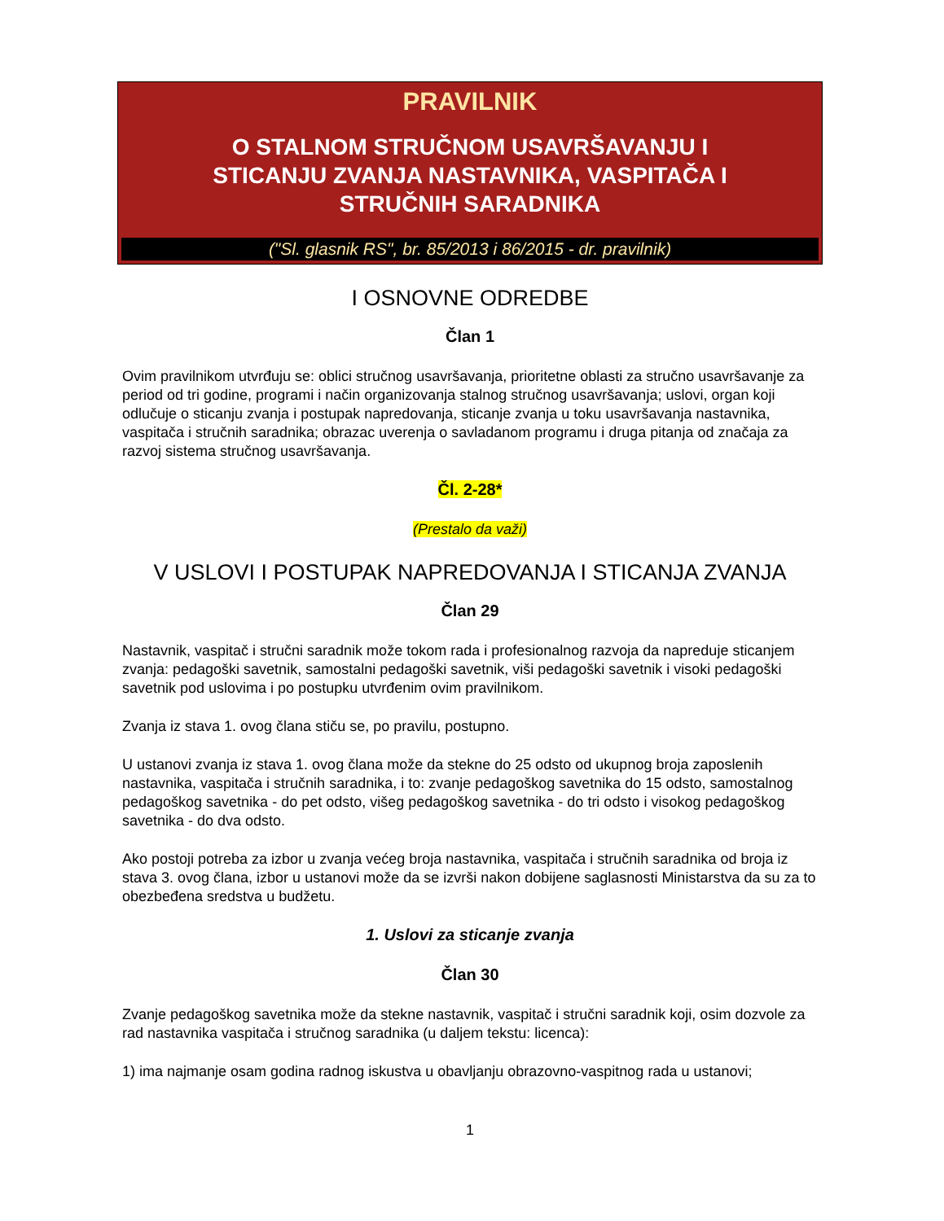PRAVILNIK
O STALNOM STRUČNOM USAVRŠAVANJU I
STICANJU ZVANJA NASTAVNIKA, VASPITAČA I
STRUČNIH SARADNIKA
("Sl. glasnik RS", br. 85/2013 i 86/2015 - dr. pravilnik)
I OSNOVNE ODREDBE
Član 1
Ovim pravilnikom utvrđuju se: oblici stručnog usavršavanja, prioritetne oblasti za stručno usavršavanje za period od tri godine, programi i način organizovanja stalnog stručnog usavršavanja; uslovi, organ koji odlučuje o sticanju zvanja i postupak napredovanja, sticanje zvanja u toku usavršavanja nastavnika, vaspitača i stručnih saradnika; obrazac uverenja o savladanom programu i druga pitanja od značaja za razvoj sistema stručnog usavršavanja.
Čl. 2-28*
(Prestalo da važi)
V USLOVI I POSTUPAK NAPREDOVANJA I STICANJA ZVANJA
Član 29
Nastavnik, vaspitač i stručni saradnik može tokom rada i profesionalnog razvoja da napreduje sticanjem zvanja: pedagoški savetnik, samostalni pedagoški savetnik, viši pedagoški savetnik i visoki pedagoški savetnik pod uslovima i po postupku utvrđenim ovim pravilnikom.
Zvanja iz stava 1. ovog člana stiču se, po pravilu, postupno.
U ustanovi zvanja iz stava 1. ovog člana može da stekne do 25 odsto od ukupnog broja zaposlenih nastavnika, vaspitača i stručnih saradnika, i to: zvanje pedagoškog savetnika do 15 odsto, samostalnog pedagoškog savetnika - do pet odsto, višeg pedagoškog savetnika - do tri odsto i visokog pedagoškog savetnika - do dva odsto.
Ako postoji potreba za izbor u zvanja većeg broja nastavnika, vaspitača i stručnih saradnika od broja iz stava 3. ovog člana, izbor u ustanovi može da se izvrši nakon dobijene saglasnosti Ministarstva da su za to obezbeđena sredstva u budžetu.
1. Uslovi za sticanje zvanja
Član 30
Zvanje pedagoškog savetnika može da stekne nastavnik, vaspitač i stručni saradnik koji, osim dozvole za rad nastavnika vaspitača i stručnog saradnika (u daljem tekstu: licenca):
1) ima najmanje osam godina radnog iskustva u obavljanju obrazovno-vaspitnog rada u ustanovi;
1